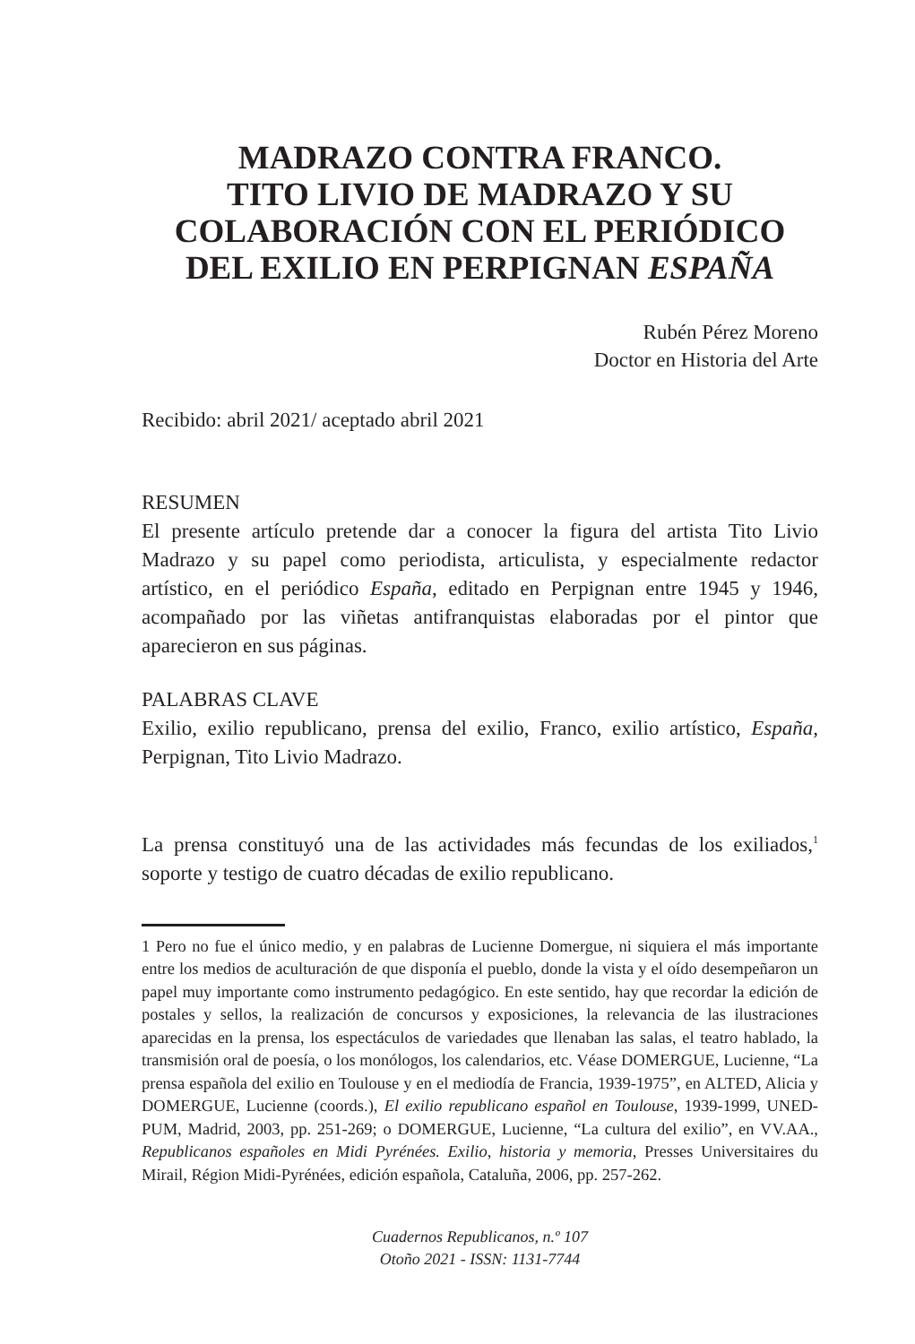MADRAZO CONTRA FRANCO.
TITO LIVIO DE MADRAZO Y SU
COLABORACIÓN CON EL PERIÓDICO
DEL EXILIO EN PERPIGNAN ESPAÑA
Rubén Pérez Moreno
Doctor en Historia del Arte
Recibido: abril 2021/ aceptado abril 2021
RESUMEN
El presente artículo pretende dar a conocer la figura del artista Tito Livio Madrazo y su papel como periodista, articulista, y especialmente redactor artístico, en el periódico España, editado en Perpignan entre 1945 y 1946, acompañado por las viñetas antifranquistas elaboradas por el pintor que aparecieron en sus páginas.
PALABRAS CLAVE
Exilio, exilio republicano, prensa del exilio, Franco, exilio artístico, España, Perpignan, Tito Livio Madrazo.
La prensa constituyó una de las actividades más fecundas de los exiliados,<sup>1</sup> soporte y testigo de cuatro décadas de exilio republicano.
1 Pero no fue el único medio, y en palabras de Lucienne Domergue, ni siquiera el más importante entre los medios de aculturación de que disponía el pueblo, donde la vista y el oído desempeñaron un papel muy importante como instrumento pedagógico. En este sentido, hay que recordar la edición de postales y sellos, la realización de concursos y exposiciones, la relevancia de las ilustraciones aparecidas en la prensa, los espectáculos de variedades que llenaban las salas, el teatro hablado, la transmisión oral de poesía, o los monólogos, los calendarios, etc. Véase DOMERGUE, Lucienne, “La prensa española del exilio en Toulouse y en el mediodía de Francia, 1939-1975”, en ALTED, Alicia y DOMERGUE, Lucienne (coords.), El exilio republicano español en Toulouse, 1939-1999, UNED-PUM, Madrid, 2003, pp. 251-269; o DOMERGUE, Lucienne, “La cultura del exilio”, en VV.AA., Republicanos españoles en Midi Pyrénées. Exilio, historia y memoria, Presses Universitaires du Mirail, Région Midi-Pyrénées, edición española, Cataluña, 2006, pp. 257-262.
Cuadernos Republicanos, n.º 107
Otoño 2021 - ISSN: 1131-7744